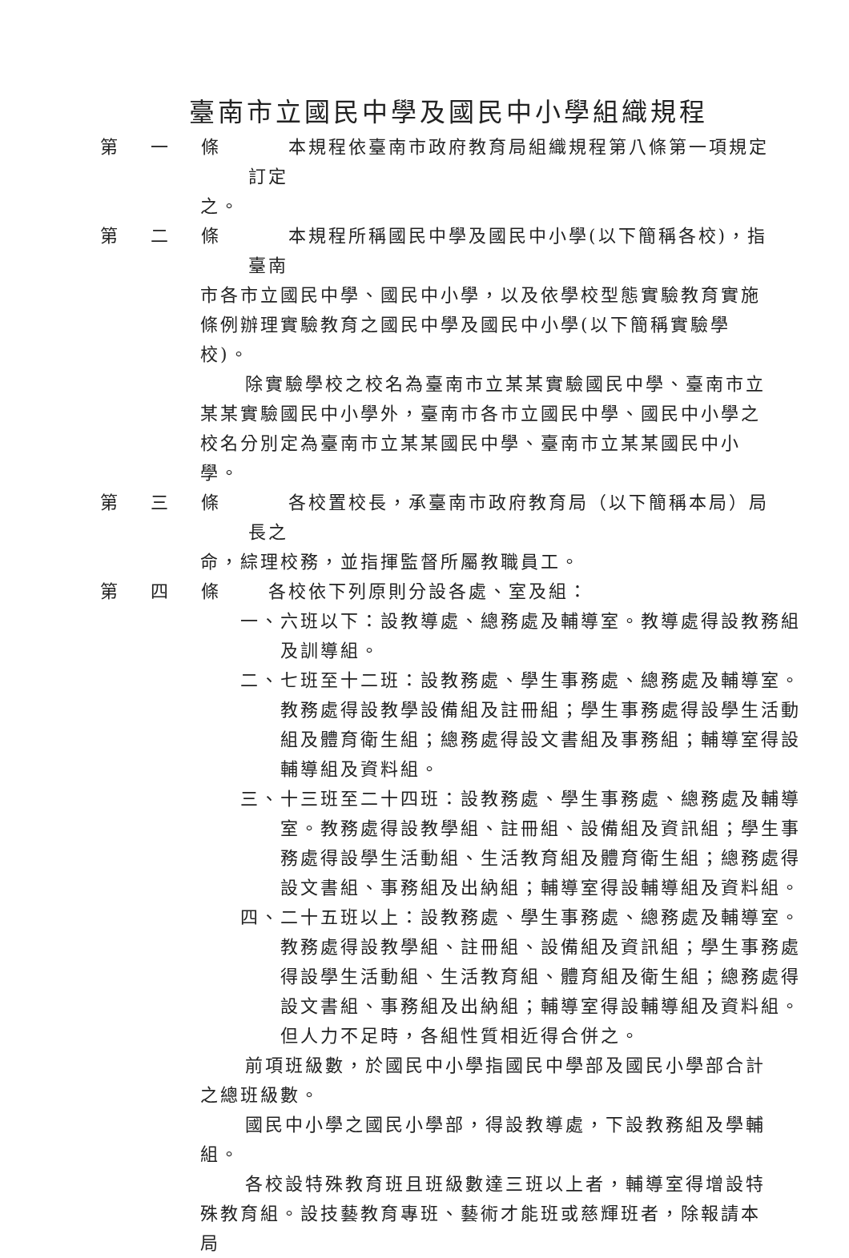臺南市立國民中學及國民中小學組織規程
第 一 條 　　本規程依臺南市政府教育局組織規程第八條第一項規定訂定
之。
第 二 條 　　本規程所稱國民中學及國民中小學(以下簡稱各校)，指臺南
市各市立國民中學、國民中小學，以及依學校型態實驗教育實施條例辦理實驗教育之國民中學及國民中小學(以下簡稱實驗學校)。
除實驗學校之校名為臺南市立某某實驗國民中學、臺南市立某某實驗國民中小學外，臺南市各市立國民中學、國民中小學之校名分別定為臺南市立某某國民中學、臺南市立某某國民中小學。
第 三 條 　　各校置校長，承臺南市政府教育局（以下簡稱本局）局長之
命，綜理校務，並指揮監督所屬教職員工。
第 四 條 　各校依下列原則分設各處、室及組：
一、六班以下：設教導處、總務處及輔導室。教導處得設教務組及訓導組。
二、七班至十二班：設教務處、學生事務處、總務處及輔導室。教務處得設教學設備組及註冊組；學生事務處得設學生活動組及體育衛生組；總務處得設文書組及事務組；輔導室得設輔導組及資料組。
三、十三班至二十四班：設教務處、學生事務處、總務處及輔導室。教務處得設教學組、註冊組、設備組及資訊組；學生事務處得設學生活動組、生活教育組及體育衛生組；總務處得設文書組、事務組及出納組；輔導室得設輔導組及資料組。
四、二十五班以上：設教務處、學生事務處、總務處及輔導室。教務處得設教學組、註冊組、設備組及資訊組；學生事務處得設學生活動組、生活教育組、體育組及衛生組；總務處得設文書組、事務組及出納組；輔導室得設輔導組及資料組。但人力不足時，各組性質相近得合併之。
前項班級數，於國民中小學指國民中學部及國民小學部合計之總班級數。
國民中小學之國民小學部，得設教導處，下設教務組及學輔組。
各校設特殊教育班且班級數達三班以上者，輔導室得增設特殊教育組。設技藝教育專班、藝術才能班或慈輝班者，除報請本局